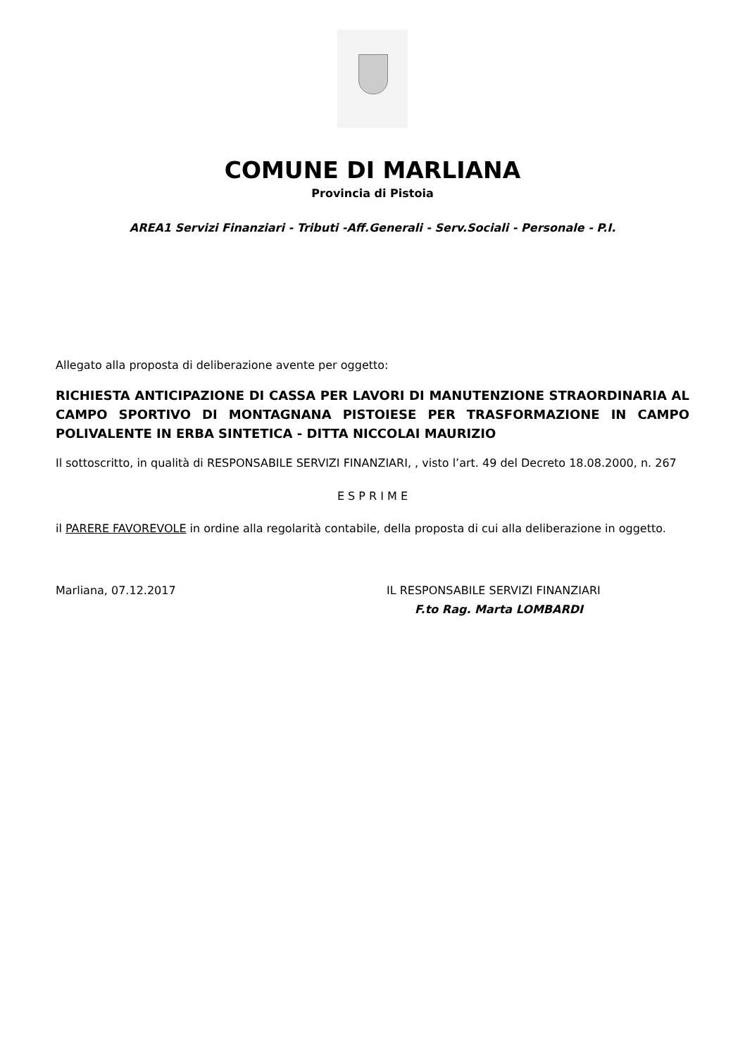COMUNE DI MARLIANA
Provincia di Pistoia
AREA1 Servizi Finanziari - Tributi -Aff.Generali - Serv.Sociali - Personale - P.I.
Allegato alla proposta di deliberazione avente per oggetto:
RICHIESTA ANTICIPAZIONE DI CASSA PER LAVORI DI MANUTENZIONE STRAORDINARIA AL CAMPO SPORTIVO DI MONTAGNANA PISTOIESE PER TRASFORMAZIONE IN CAMPO POLIVALENTE IN ERBA SINTETICA - DITTA NICCOLAI MAURIZIO
Il sottoscritto, in qualità di RESPONSABILE SERVIZI FINANZIARI, , visto l’art. 49 del Decreto 18.08.2000, n. 267
E S P R I M E
il PARERE FAVOREVOLE in ordine alla regolarità contabile, della proposta di cui alla deliberazione in oggetto.
Marliana, 07.12.2017 IL RESPONSABILE SERVIZI FINANZIARI
F.to Rag. Marta LOMBARDI